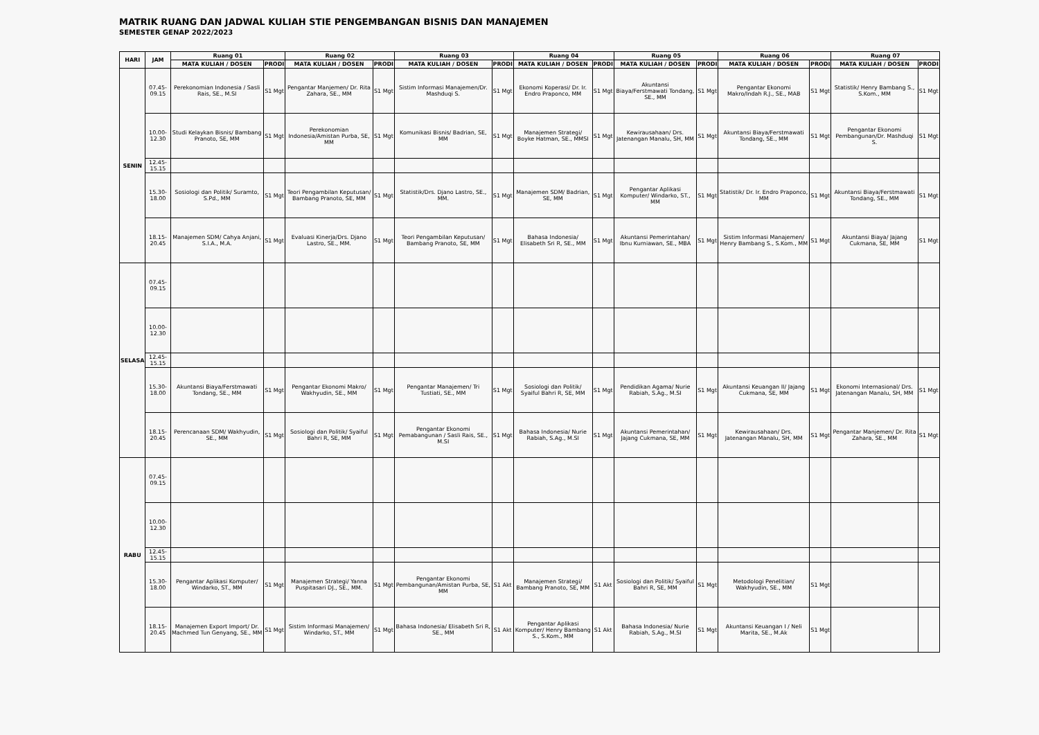MATRIK RUANG DAN JADWAL KULIAH STIE PENGEMBANGAN BISNIS DAN MANAJEMEN
SEMESTER GENAP 2022/2023
| HARI | JAM | Ruang 01 | | Ruang 02 | | Ruang 03 | | Ruang 04 | | Ruang 05 | | Ruang 06 | | Ruang 07 | |
| --- | --- | --- | --- | --- | --- | --- | --- | --- | --- | --- | --- | --- | --- | --- | --- |
| | | MATA KULIAH / DOSEN | PRODI | MATA KULIAH / DOSEN | PRODI | MATA KULIAH / DOSEN | PRODI | MATA KULIAH / DOSEN | PRODI | MATA KULIAH / DOSEN | PRODI | MATA KULIAH / DOSEN | PRODI | MATA KULIAH / DOSEN | PRODI |
| SENIN | 07.45-09.15 | Perekonomian Indonesia / Sasli Rais, SE., M.SI | S1 Mgt | Pengantar Manjemen/ Dr. Rita Zahara, SE., MM | S1 Mgt | Sistim Informasi Manajemen/Dr. Mashduqi S. | S1 Mgt | Ekonomi Koperasi/ Dr. Ir. Endro Praponco, MM | S1 Mgt | Akuntansi Biaya/Ferstmawati Tondang, SE., MM | S1 Mgt | Pengantar Ekonomi Makro/Indah R.J., SE., MAB | S1 Mgt | Statistik/ Henry Bambang S., S.Kom., MM | S1 Mgt |
| | 10.00-12.30 | Studi Kelaykan Bisnis/ Bambang Pranoto, SE, MM | S1 Mgt | Perekonomian Indonesia/Amistan Purba, SE, MM | S1 Mgt | Komunikasi Bisnis/ Badrian, SE, MM | S1 Mgt | Manajemen Strategi/ Boyke Hatman, SE., MMSI | S1 Mgt | Kewirausahaan/ Drs. Jatenangan Manalu, SH, MM | S1 Mgt | Akuntansi Biaya/Ferstmawati Tondang, SE., MM | S1 Mgt | Pengantar Ekonomi Pembangunan/Dr. Mashduqi S. | S1 Mgt |
| | 12.45-15.15 | | | | | | | | | | | | | | |
| | 15.30-18.00 | Sosiologi dan Politik/ Suramto, S.Pd., MM | S1 Mgt | Teori Pengambilan Keputusan/ Bambang Pranoto, SE, MM | S1 Mgt | Statistik/Drs. Djano Lastro, SE., MM. | S1 Mgt | Manajemen SDM/ Badrian, SE, MM | S1 Mgt | Pengantar Aplikasi Komputer/ Windarko, ST., MM | S1 Mgt | Statistik/ Dr. Ir. Endro Praponco, MM | S1 Mgt | Akuntansi Biaya/Ferstmawati Tondang, SE., MM | S1 Mgt |
| | 18.15-20.45 | Manajemen SDM/ Cahya Anjani, S.I.A., M.A. | S1 Mgt | Evaluasi Kinerja/Drs. Djano Lastro, SE., MM. | S1 Mgt | Teori Pengambilan Keputusan/ Bambang Pranoto, SE, MM | S1 Mgt | Bahasa Indonesia/ Elisabeth Sri R, SE., MM | S1 Mgt | Akuntansi Pemerintahan/ Ibnu Kurniawan, SE., MBA | S1 Mgt | Sistim Informasi Manajemen/ Henry Bambang S., S.Kom., MM | S1 Mgt | Akuntansi Biaya/ Jajang Cukmana, SE, MM | S1 Mgt |
| SELASA | 07.45-09.15 | | | | | | | | | | | | | | |
| | 10.00-12.30 | | | | | | | | | | | | | | |
| | 12.45-15.15 | | | | | | | | | | | | | | |
| | 15.30-18.00 | Akuntansi Biaya/Ferstmawati Tondang, SE., MM | S1 Mgt | Pengantar Ekonomi Makro/ Wakhyudin, SE., MM | S1 Mgt | Pengantar Manajemen/ Tri Tustiati, SE., MM | S1 Mgt | Sosiologi dan Politik/ Syaiful Bahri R, SE, MM | S1 Mgt | Pendidikan Agama/ Nurie Rabiah, S.Ag., M.SI | S1 Mgt | Akuntansi Keuangan II/ Jajang Cukmana, SE, MM | S1 Mgt | Ekonomi Internasional/ Drs. Jatenangan Manalu, SH, MM | S1 Mgt |
| | 18.15-20.45 | Perencanaan SDM/ Wakhyudin, SE., MM | S1 Mgt | Sosiologi dan Politik/ Syaiful Bahri R, SE, MM | S1 Mgt | Pengantar Ekonomi Pemabangunan / Sasli Rais, SE., M.SI | S1 Mgt | Bahasa Indonesia/ Nurie Rabiah, S.Ag., M.SI | S1 Mgt | Akuntansi Pemerintahan/ Jajang Cukmana, SE, MM | S1 Mgt | Kewirausahaan/ Drs. Jatenangan Manalu, SH, MM | S1 Mgt | Pengantar Manjemen/ Dr. Rita Zahara, SE., MM | S1 Mgt |
| RABU | 07.45-09.15 | | | | | | | | | | | | | | |
| | 10.00-12.30 | | | | | | | | | | | | | | |
| | 12.45-15.15 | | | | | | | | | | | | | | |
| | 15.30-18.00 | Pengantar Aplikasi Komputer/ Windarko, ST., MM | S1 Mgt | Manajemen Strategi/ Yanna Puspitasari DJ., SE., MM. | S1 Mgt | Pengantar Ekonomi Pembangunan/Amistan Purba, SE, MM | S1 Akt | Manajemen Strategi/ Bambang Pranoto, SE, MM | S1 Akt | Sosiologi dan Politik/ Syaiful Bahri R, SE, MM | S1 Mgt | Metodologi Penelitian/ Wakhyudin, SE., MM | S1 Mgt | | |
| | 18.15-20.45 | Manajemen Export Import/ Dr. Machmed Tun Genyang, SE., MM | S1 Mgt | Sistim Informasi Manajemen/ Windarko, ST., MM | S1 Mgt | Bahasa Indonesia/ Elisabeth Sri R, SE., MM | S1 Akt | Pengantar Aplikasi Komputer/ Henry Bambang S., S.Kom., MM | S1 Akt | Bahasa Indonesia/ Nurie Rabiah, S.Ag., M.SI | S1 Mgt | Akuntansi Keuangan I / Neli Marita, SE., M.Ak | S1 Mgt | | |